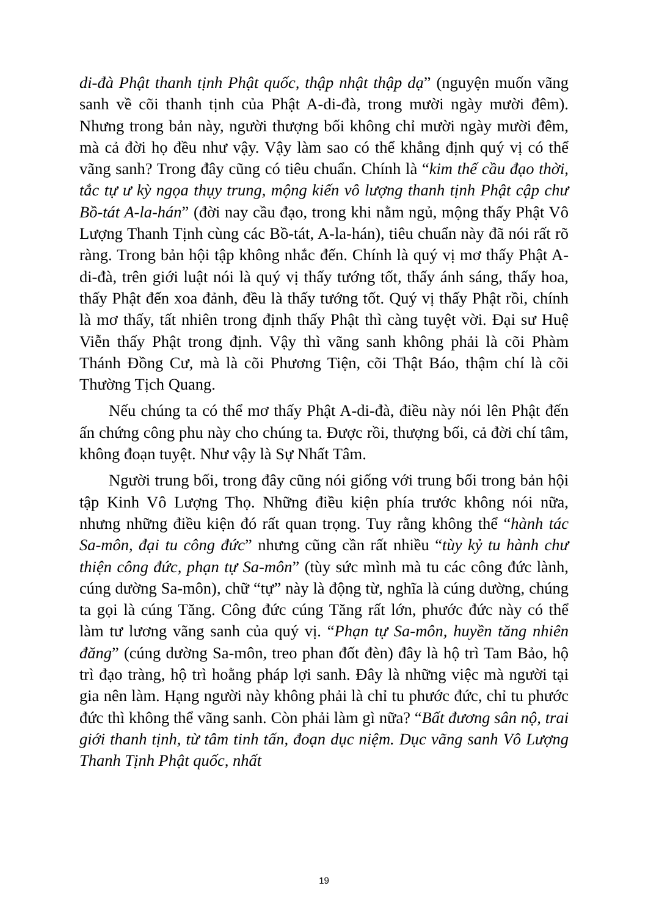di-đà Phật thanh tịnh Phật quốc, thập nhật thập dạ” (nguyện muốn vãng sanh về cõi thanh tịnh của Phật A-di-đà, trong mười ngày mười đêm). Nhưng trong bản này, người thượng bối không chỉ mười ngày mười đêm, mà cả đời họ đều như vậy. Vậy làm sao có thể khẳng định quý vị có thể vãng sanh? Trong đây cũng có tiêu chuẩn. Chính là “kim thế cầu đạo thời, tắc tự ư kỳ ngọa thụy trung, mộng kiến vô lượng thanh tịnh Phật cập chư Bồ-tát A-la-hán” (đời nay cầu đạo, trong khi nằm ngủ, mộng thấy Phật Vô Lượng Thanh Tịnh cùng các Bồ-tát, A-la-hán), tiêu chuẩn này đã nói rất rõ ràng. Trong bản hội tập không nhắc đến. Chính là quý vị mơ thấy Phật A-di-đà, trên giới luật nói là quý vị thấy tướng tốt, thấy ánh sáng, thấy hoa, thấy Phật đến xoa đảnh, đều là thấy tướng tốt. Quý vị thấy Phật rồi, chính là mơ thấy, tất nhiên trong định thấy Phật thì càng tuyệt vời. Đại sư Huệ Viễn thấy Phật trong định. Vậy thì vãng sanh không phải là cõi Phàm Thánh Đồng Cư, mà là cõi Phương Tiện, cõi Thật Báo, thậm chí là cõi Thường Tịch Quang.
Nếu chúng ta có thể mơ thấy Phật A-di-đà, điều này nói lên Phật đến ấn chứng công phu này cho chúng ta. Được rồi, thượng bối, cả đời chí tâm, không đoạn tuyệt. Như vậy là Sự Nhất Tâm.
Người trung bối, trong đây cũng nói giống với trung bối trong bản hội tập Kinh Vô Lượng Thọ. Những điều kiện phía trước không nói nữa, nhưng những điều kiện đó rất quan trọng. Tuy rằng không thể “hành tác Sa-môn, đại tu công đức” nhưng cũng cần rất nhiều “tùy kỷ tu hành chư thiện công đức, phạn tự Sa-môn” (tùy sức mình mà tu các công đức lành, cúng dường Sa-môn), chữ “tự” này là động từ, nghĩa là cúng dường, chúng ta gọi là cúng Tăng. Công đức cúng Tăng rất lớn, phước đức này có thể làm tư lương vãng sanh của quý vị. “Phạn tự Sa-môn, huyền tăng nhiên đăng” (cúng dường Sa-môn, treo phan đốt đèn) đây là hộ trì Tam Bảo, hộ trì đạo tràng, hộ trì hoằng pháp lợi sanh. Đây là những việc mà người tại gia nên làm. Hạng người này không phải là chỉ tu phước đức, chỉ tu phước đức thì không thể vãng sanh. Còn phải làm gì nữa? “Bất đương sân nộ, trai giới thanh tịnh, từ tâm tinh tấn, đoạn dục niệm. Dục vãng sanh Vô Lượng Thanh Tịnh Phật quốc, nhất
19